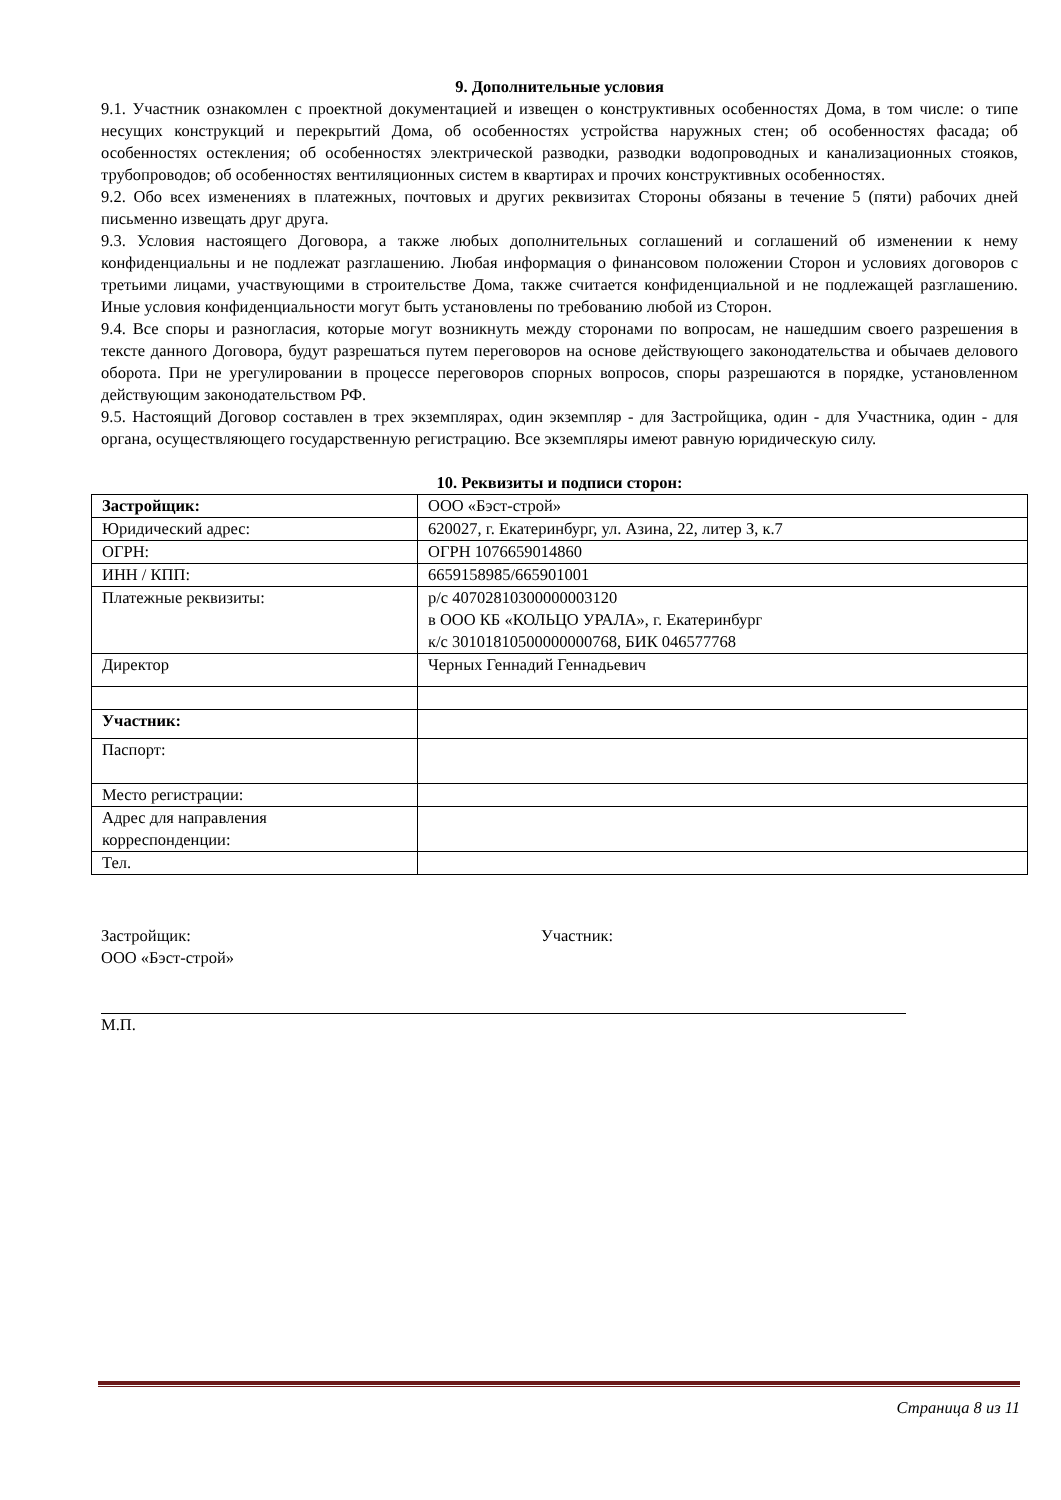9. Дополнительные условия
9.1. Участник ознакомлен с проектной документацией и извещен о конструктивных особенностях Дома, в том числе: о типе несущих конструкций и перекрытий Дома, об особенностях устройства наружных стен; об особенностях фасада; об особенностях остекления; об особенностях электрической разводки, разводки водопроводных и канализационных стояков, трубопроводов; об особенностях вентиляционных систем в квартирах и прочих конструктивных особенностях.
9.2. Обо всех изменениях в платежных, почтовых и других реквизитах Стороны обязаны в течение 5 (пяти) рабочих дней письменно извещать друг друга.
9.3. Условия настоящего Договора, а также любых дополнительных соглашений и соглашений об изменении к нему конфиденциальны и не подлежат разглашению. Любая информация о финансовом положении Сторон и условиях договоров с третьими лицами, участвующими в строительстве Дома, также считается конфиденциальной и не подлежащей разглашению. Иные условия конфиденциальности могут быть установлены по требованию любой из Сторон.
9.4. Все споры и разногласия, которые могут возникнуть между сторонами по вопросам, не нашедшим своего разрешения в тексте данного Договора, будут разрешаться путем переговоров на основе действующего законодательства и обычаев делового оборота. При не урегулировании в процессе переговоров спорных вопросов, споры разрешаются в порядке, установленном действующим законодательством РФ.
9.5. Настоящий Договор составлен в трех экземплярах, один экземпляр - для Застройщика, один - для Участника, один - для органа, осуществляющего государственную регистрацию. Все экземпляры имеют равную юридическую силу.
10. Реквизиты и подписи сторон:
| Застройщик: | ООО «Бэст-строй» |
| Юридический адрес: | 620027, г. Екатеринбург, ул. Азина, 22, литер З, к.7 |
| ОГРН: | ОГРН 1076659014860 |
| ИНН / КПП: | 6659158985/665901001 |
| Платежные реквизиты: | р/с 40702810300000003120 в ООО КБ «КОЛЬЦО УРАЛА», г. Екатеринбург к/с 30101810500000000768, БИК 046577768 |
| Директор | Черных Геннадий Геннадьевич |
| Участник: | |
| Паспорт: | |
| Место регистрации: | |
| Адрес для направления корреспонденции: | |
| Тел. | |
Застройщик:
ООО «Бэст-строй»
М.П.
Участник:
Страница 8 из 11